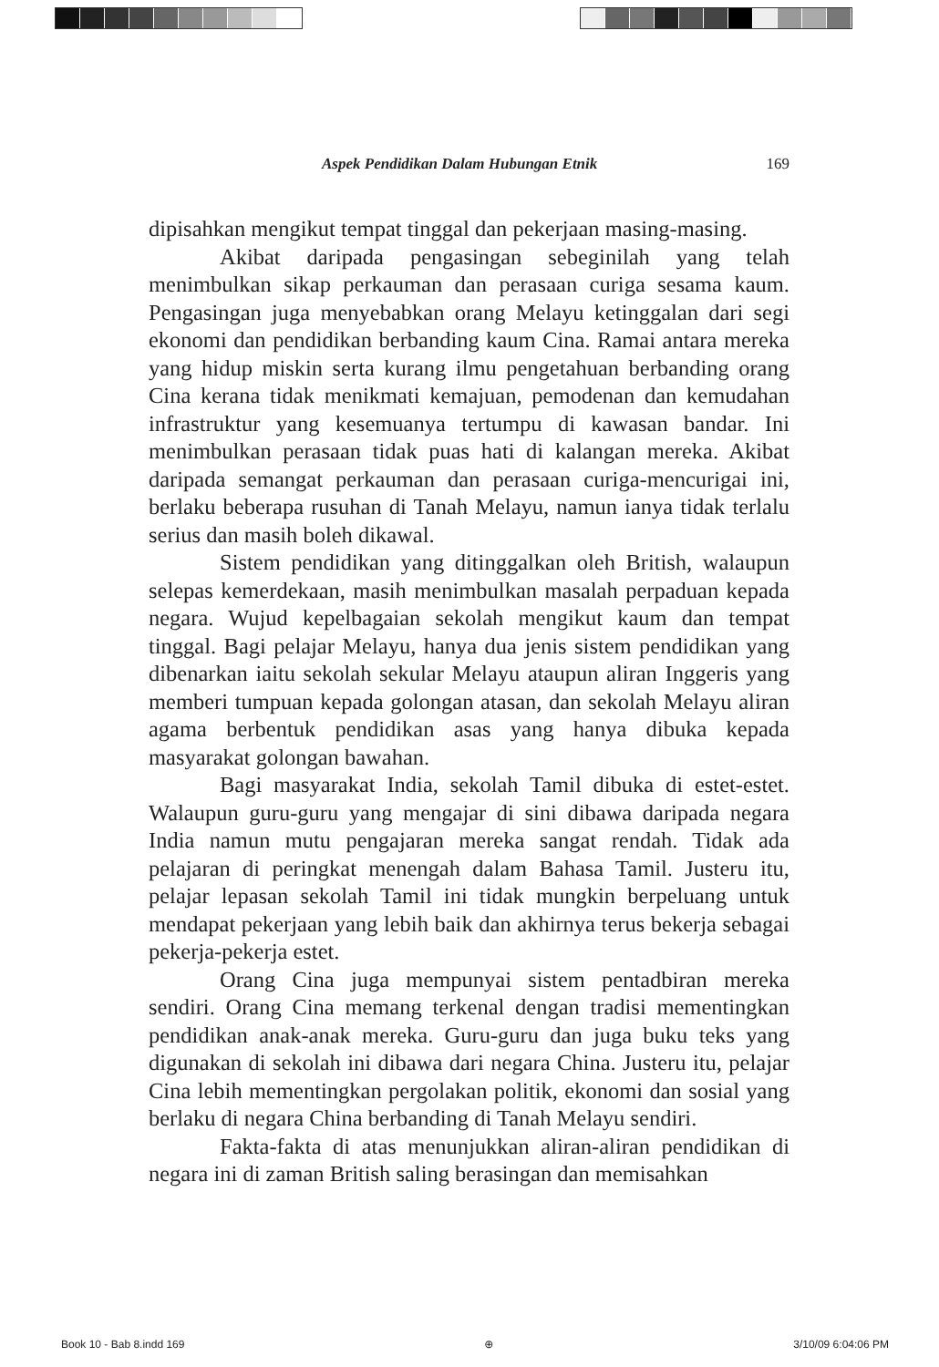Aspek Pendidikan Dalam Hubungan Etnik 169
dipisahkan mengikut tempat tinggal dan pekerjaan masing-masing.
Akibat daripada pengasingan sebeginilah yang telah menimbulkan sikap perkauman dan perasaan curiga sesama kaum. Pengasingan juga menyebabkan orang Melayu ketinggalan dari segi ekonomi dan pendidikan berbanding kaum Cina. Ramai antara mereka yang hidup miskin serta kurang ilmu pengetahuan berbanding orang Cina kerana tidak menikmati kemajuan, pemodenan dan kemudahan infrastruktur yang kesemuanya tertumpu di kawasan bandar. Ini menimbulkan perasaan tidak puas hati di kalangan mereka. Akibat daripada semangat perkauman dan perasaan curiga-mencurigai ini, berlaku beberapa rusuhan di Tanah Melayu, namun ianya tidak terlalu serius dan masih boleh dikawal.
Sistem pendidikan yang ditinggalkan oleh British, walaupun selepas kemerdekaan, masih menimbulkan masalah perpaduan kepada negara. Wujud kepelbagaian sekolah mengikut kaum dan tempat tinggal. Bagi pelajar Melayu, hanya dua jenis sistem pendidikan yang dibenarkan iaitu sekolah sekular Melayu ataupun aliran Inggeris yang memberi tumpuan kepada golongan atasan, dan sekolah Melayu aliran agama berbentuk pendidikan asas yang hanya dibuka kepada masyarakat golongan bawahan.
Bagi masyarakat India, sekolah Tamil dibuka di estet-estet. Walaupun guru-guru yang mengajar di sini dibawa daripada negara India namun mutu pengajaran mereka sangat rendah. Tidak ada pelajaran di peringkat menengah dalam Bahasa Tamil. Justeru itu, pelajar lepasan sekolah Tamil ini tidak mungkin berpeluang untuk mendapat pekerjaan yang lebih baik dan akhirnya terus bekerja sebagai pekerja-pekerja estet.
Orang Cina juga mempunyai sistem pentadbiran mereka sendiri. Orang Cina memang terkenal dengan tradisi mementingkan pendidikan anak-anak mereka. Guru-guru dan juga buku teks yang digunakan di sekolah ini dibawa dari negara China. Justeru itu, pelajar Cina lebih mementingkan pergolakan politik, ekonomi dan sosial yang berlaku di negara China berbanding di Tanah Melayu sendiri.
Fakta-fakta di atas menunjukkan aliran-aliran pendidikan di negara ini di zaman British saling berasingan dan memisahkan
Book 10 - Bab 8.indd 169 ⊕ 3/10/09 6:04:06 PM